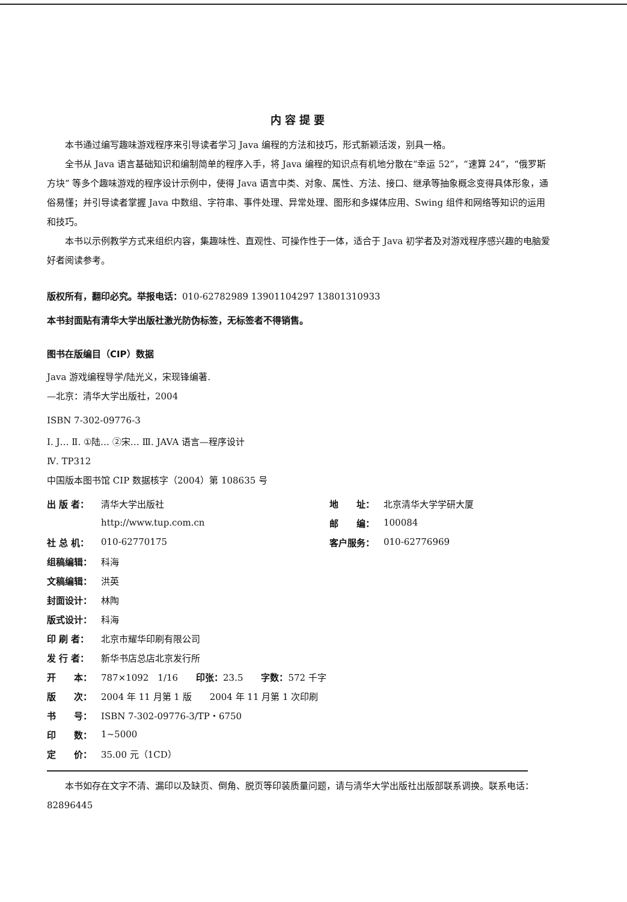内容提要
本书通过编写趣味游戏程序来引导读者学习 Java 编程的方法和技巧，形式新颖活泼，别具一格。
全书从 Java 语言基础知识和编制简单的程序入手，将 Java 编程的知识点有机地分散在“幸运 52”，“速算 24”，“俄罗斯方块” 等多个趣味游戏的程序设计示例中，使得 Java 语言中类、对象、属性、方法、接口、继承等抽象概念变得具体形象，通俗易懂；并引导读者掌握 Java 中数组、字符串、事件处理、异常处理、图形和多媒体应用、Swing 组件和网络等知识的运用和技巧。
本书以示例教学方式来组织内容，集趣味性、直观性、可操作性于一体，适合于 Java 初学者及对游戏程序感兴趣的电脑爱好者阅读参考。
版权所有，翻印必究。举报电话：010-62782989 13901104297 13801310933
本书封面贴有清华大学出版社激光防伪标签，无标签者不得销售。
图书在版编目（CIP）数据
Java 游戏编程导学/陆光义，宋现锋编著.
—北京：清华大学出版社，2004
ISBN 7-302-09776-3
Ⅰ. J… Ⅱ. ①陆… ②宋… Ⅲ. JAVA 语言—程序设计
Ⅳ. TP312
中国版本图书馆 CIP 数据核字（2004）第 108635 号
| 出 版 者： | 清华大学出版社 | 地 址： | 北京清华大学学研大厦 |
| | http://www.tup.com.cn | 邮 编： | 100084 |
| 社 总 机： | 010-62770175 | 客户服务： | 010-62776969 |
| 组稿编辑： | 科海 | | |
| 文稿编辑： | 洪英 | | |
| 封面设计： | 林陶 | | |
| 版式设计： | 科海 | | |
| 印 刷 者： | 北京市耀华印刷有限公司 | | |
| 发 行 者： | 新华书店总店北京发行所 | | |
| 开 本： | 787×1092 1/16 印张： 23.5 字数： 572 千字 | | |
| 版 次： | 2004 年 11 月第 1 版 2004 年 11 月第 1 次印刷 | | |
| 书 号： | ISBN 7-302-09776-3/TP・6750 | | |
| 印 数： | 1~5000 | | |
| 定 价： | 35.00 元（1CD） | | |
本书如存在文字不清、漏印以及缺页、倒角、脱页等印装质量问题，请与清华大学出版社出版部联系调换。联系电话：82896445